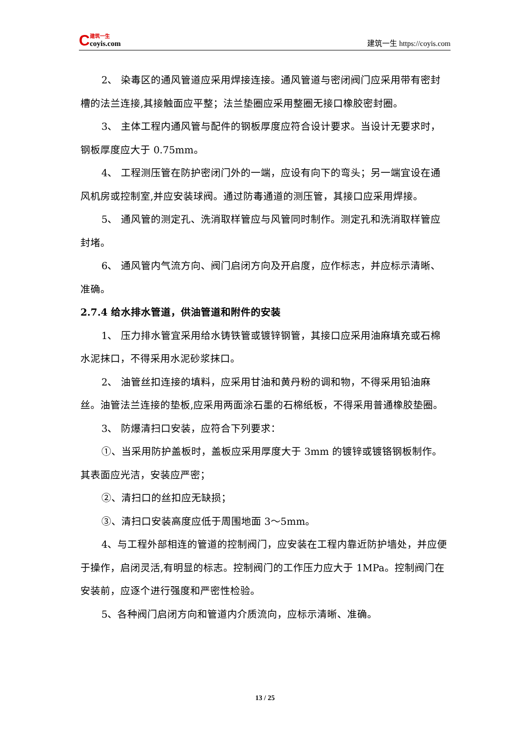C
建筑一生
coyis.com
建筑一生 https://coyis.com
2、 染毒区的通风管道应采用焊接连接。通风管道与密闭阀门应采用带有密封槽的法兰连接,其接触面应平整；法兰垫圈应采用整圈无接口橡胶密封圈。
3、 主体工程内通风管与配件的钢板厚度应符合设计要求。当设计无要求时，钢板厚度应大于 0.75mm。
4、 工程测压管在防护密闭门外的一端，应设有向下的弯头；另一端宜设在通风机房或控制室,并应安装球阀。通过防毒通道的测压管，其接口应采用焊接。
5、 通风管的测定孔、洗消取样管应与风管同时制作。测定孔和洗消取样管应封堵。
6、 通风管内气流方向、阀门启闭方向及开启度，应作标志，并应标示清晰、准确。
2.7.4 给水排水管道，供油管道和附件的安装
1、 压力排水管宜采用给水铸铁管或镀锌钢管，其接口应采用油麻填充或石棉水泥抹口，不得采用水泥砂浆抹口。
2、 油管丝扣连接的填料，应采用甘油和黄丹粉的调和物，不得采用铅油麻丝。油管法兰连接的垫板,应采用两面涂石墨的石棉纸板，不得采用普通橡胶垫圈。
3、 防爆清扫口安装，应符合下列要求：
①、当采用防护盖板时，盖板应采用厚度大于 3mm 的镀锌或镀铬钢板制作。其表面应光洁，安装应严密；
②、清扫口的丝扣应无缺损；
③、清扫口安装高度应低于周围地面 3～5mm。
4、与工程外部相连的管道的控制阀门，应安装在工程内靠近防护墙处，并应便于操作，启闭灵活,有明显的标志。控制阀门的工作压力应大于 1MPa。控制阀门在安装前，应逐个进行强度和严密性检验。
5、各种阀门启闭方向和管道内介质流向，应标示清晰、准确。
13 / 25